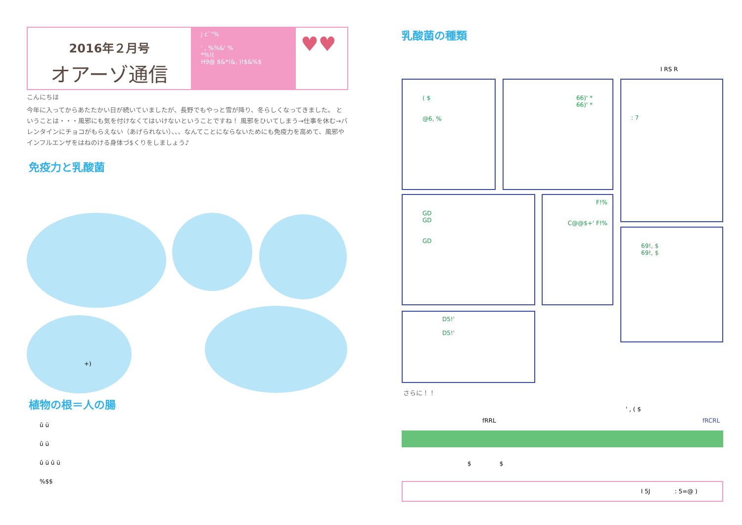2016年２月号
オアーゾ通信
j c`"%
' , %%&' %
*%!(
H9@ $&*!&, )!$&%$
♥♥
こんにちは
今年に入ってからあたたかい日が続いていましたが、長野でもやっと雪が降り、冬らしくなってきました。 ということは・・・風邪にも気を付けなくてはいけないということですね！ 風邪をひいてしまう→仕事を休む→バレンタインにチョコがもらえない（あげられない）、、、なんてことにならないためにも免疫力を高めて、風邪やインフルエンザをはねのける身体づ$くりをしましょう♪
免疫力と乳酸菌
+)
植物の根＝人の腸
û ü
û ü
û ü û ü
%$$
乳酸菌の種類
I RS R
( $
@6, %
66)' *
66)' *
: 7
GD
GD
GD
F!%
C@@$+' F!%
69!, $
69!, $
D5!'
D5!'
さらに！！
' , ( $
fRRL fRCRL
$ $
I 5J : 5=@ )